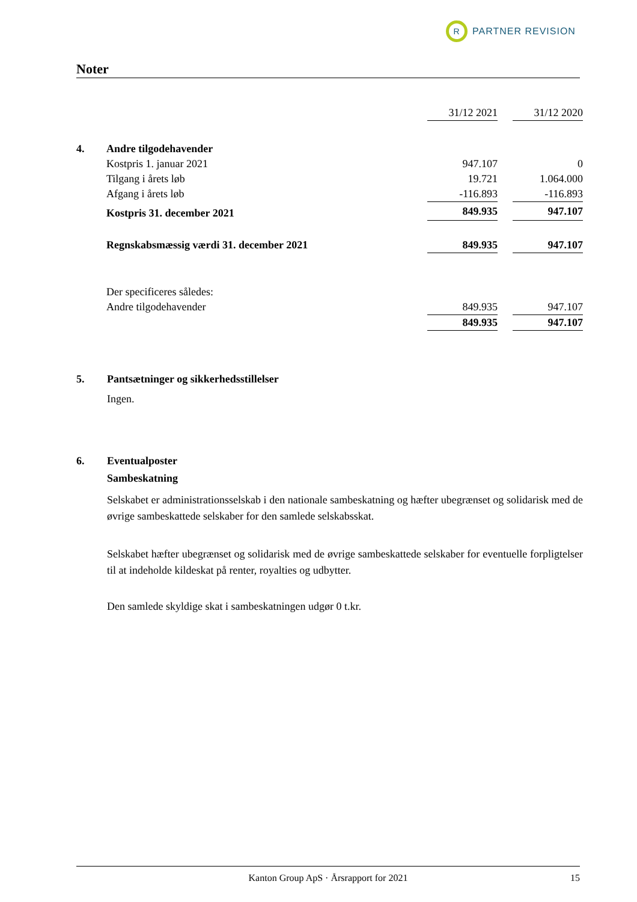R
PARTNER REVISION
Noter
| | | 31/12 2021 | | 31/12 2020 |
| 4. | Andre tilgodehavender | | | |
| | Kostpris 1. januar 2021 | 947.107 | | 0 |
| | Tilgang i årets løb | 19.721 | | 1.064.000 |
| | Afgang i årets løb | -116.893 | | -116.893 |
| | Kostpris 31. december 2021 | 849.935 | | 947.107 |
| | Regnskabsmæssig værdi 31. december 2021 | 849.935 | | 947.107 |
| | Der specificeres således: | | | |
| | Andre tilgodehavender | 849.935 | | 947.107 |
| | | 849.935 | | 947.107 |
5. Pantsætninger og sikkerhedsstillelser
Ingen.
6. Eventualposter
Sambeskatning
Selskabet er administrationsselskab i den nationale sambeskatning og hæfter ubegrænset og solidarisk med de øvrige sambeskattede selskaber for den samlede selskabsskat.
Selskabet hæfter ubegrænset og solidarisk med de øvrige sambeskattede selskaber for eventuelle forpligtelser til at indeholde kildeskat på renter, royalties og udbytter.
Den samlede skyldige skat i sambeskatningen udgør 0 t.kr.
Kanton Group ApS · Årsrapport for 2021 15